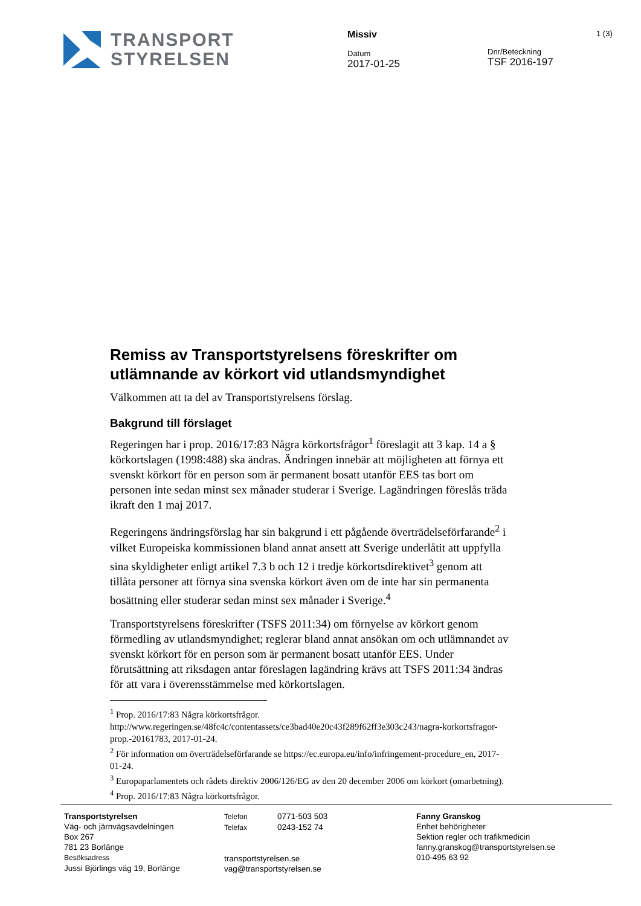TRANSPORT
STYRELSEN
Missiv
Datum
2017-01-25
Dnr/Beteckning
TSF 2016-197
1 (3)
Remiss av Transportstyrelsens föreskrifter om utlämnande av körkort vid utlandsmyndighet
Välkommen att ta del av Transportstyrelsens förslag.
Bakgrund till förslaget
Regeringen har i prop. 2016/17:83 Några körkortsfrågor<sup>1</sup> föreslagit att 3 kap. 14 a § körkortslagen (1998:488) ska ändras. Ändringen innebär att möjligheten att förnya ett svenskt körkort för en person som är permanent bosatt utanför EES tas bort om personen inte sedan minst sex månader studerar i Sverige. Lagändringen föreslås träda ikraft den 1 maj 2017.
Regeringens ändringsförslag har sin bakgrund i ett pågående överträdelseförfarande<sup>2</sup> i vilket Europeiska kommissionen bland annat ansett att Sverige underlåtit att uppfylla sina skyldigheter enligt artikel 7.3 b och 12 i tredje körkortsdirektivet<sup>3</sup> genom att tillåta personer att förnya sina svenska körkort även om de inte har sin permanenta bosättning eller studerar sedan minst sex månader i Sverige.<sup>4</sup>
Transportstyrelsens föreskrifter (TSFS 2011:34) om förnyelse av körkort genom förmedling av utlandsmyndighet; reglerar bland annat ansökan om och utlämnandet av svenskt körkort för en person som är permanent bosatt utanför EES. Under förutsättning att riksdagen antar föreslagen lagändring krävs att TSFS 2011:34 ändras för att vara i överensstämmelse med körkortslagen.
<sup>1</sup> Prop. 2016/17:83 Några körkortsfrågor. http://www.regeringen.se/48fc4c/contentassets/ce3bad40e20c43f289f62ff3e303c243/nagra-korkortsfragor-prop.-20161783, 2017-01-24.
<sup>2</sup> För information om överträdelseförfarande se https://ec.europa.eu/info/infringement-procedure_en, 2017-01-24.
<sup>3</sup> Europaparlamentets och rådets direktiv 2006/126/EG av den 20 december 2006 om körkort (omarbetning).
<sup>4</sup> Prop. 2016/17:83 Några körkortsfrågor.
Transportstyrelsen
Väg- och järnvägsavdelningen
Box 267
781 23 Borlänge
Besöksadress
Jussi Björlings väg 19, Borlänge
Telefon 0771-503 503
Telefax 0243-152 74
transportstyrelsen.se
vag@transportstyrelsen.se
Fanny Granskog
Enhet behörigheter
Sektion regler och trafikmedicin
fanny.granskog@transportstyrelsen.se
010-495 63 92